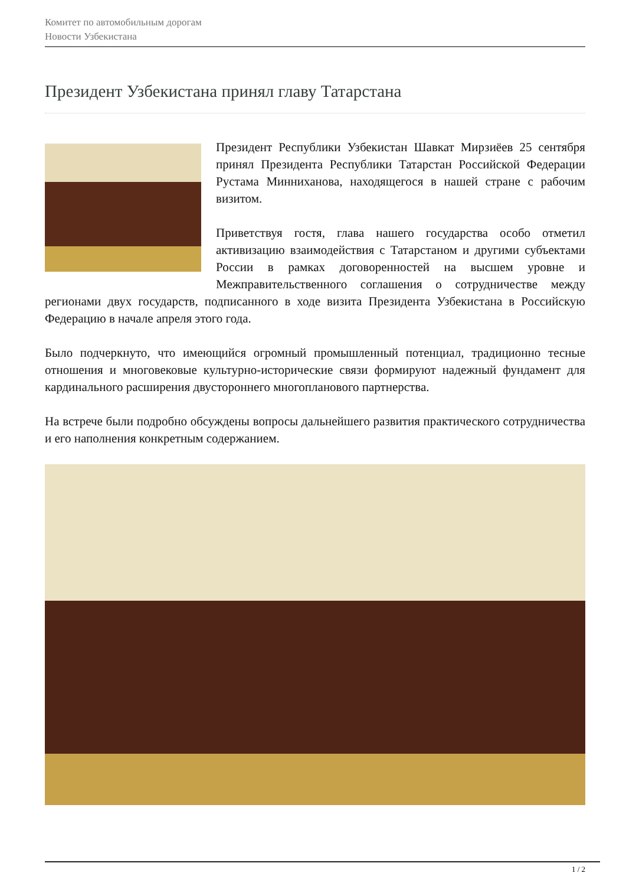Комитет по автомобильным дорогам
Новости Узбекистана
Президент Узбекистана принял главу Татарстана
Президент Республики Узбекистан Шавкат Мирзиёев 25 сентября принял Президента Республики Татарстан Российской Федерации Рустама Минниханова, находящегося в нашей стране с рабочим визитом.
Приветствуя гостя, глава нашего государства особо отметил активизацию взаимодействия с Татарстаном и другими субъектами России в рамках договоренностей на высшем уровне и Межправительственного соглашения о сотрудничестве между регионами двух государств, подписанного в ходе визита Президента Узбекистана в Российскую Федерацию в начале апреля этого года.
Было подчеркнуто, что имеющийся огромный промышленный потенциал, традиционно тесные отношения и многовековые культурно-исторические связи формируют надежный фундамент для кардинального расширения двустороннего многопланового партнерства.
На встрече были подробно обсуждены вопросы дальнейшего развития практического сотрудничества и его наполнения конкретным содержанием.
1 / 2